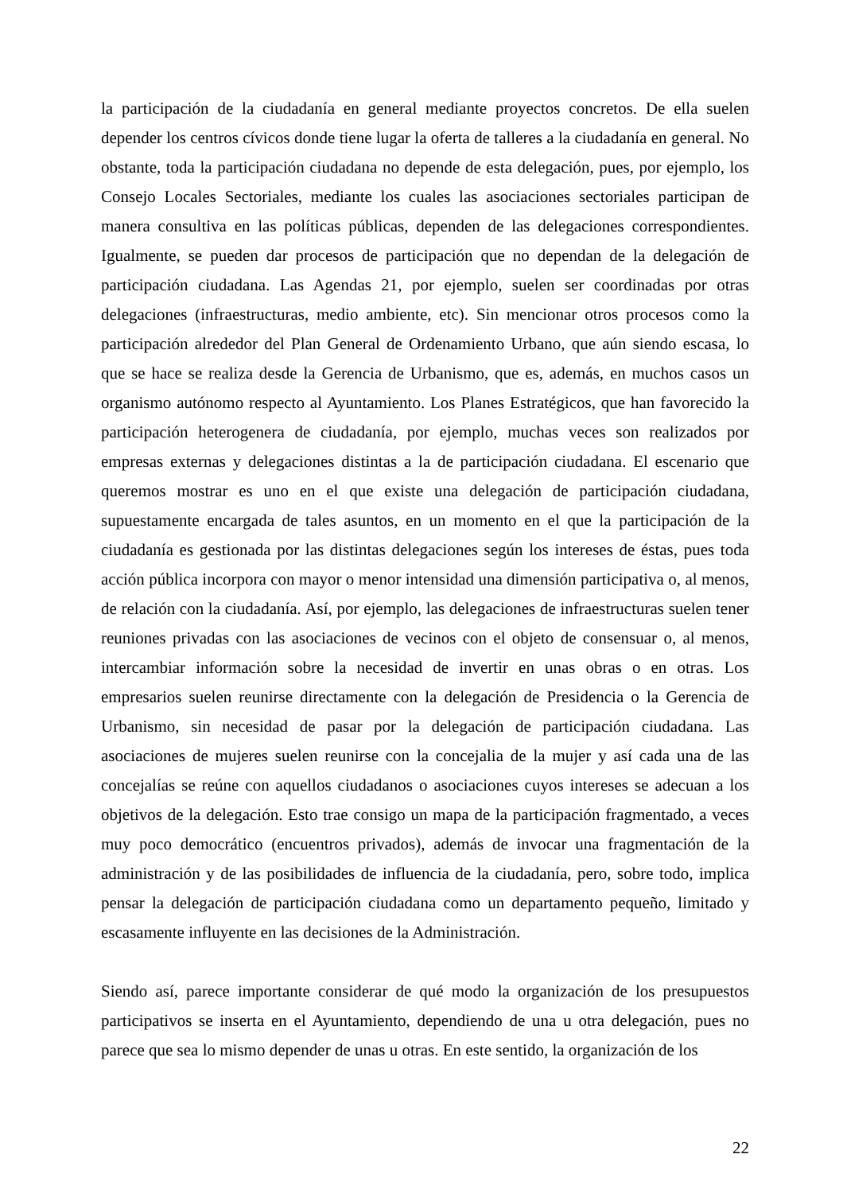la participación de la ciudadanía en general mediante proyectos concretos. De ella suelen depender los centros cívicos donde tiene lugar la oferta de talleres a la ciudadanía en general. No obstante, toda la participación ciudadana no depende de esta delegación, pues, por ejemplo, los Consejo Locales Sectoriales, mediante los cuales las asociaciones sectoriales participan de manera consultiva en las políticas públicas, dependen de las delegaciones correspondientes. Igualmente, se pueden dar procesos de participación que no dependan de la delegación de participación ciudadana. Las Agendas 21, por ejemplo, suelen ser coordinadas por otras delegaciones (infraestructuras, medio ambiente, etc). Sin mencionar otros procesos como la participación alrededor del Plan General de Ordenamiento Urbano, que aún siendo escasa, lo que se hace se realiza desde la Gerencia de Urbanismo, que es, además, en muchos casos un organismo autónomo respecto al Ayuntamiento. Los Planes Estratégicos, que han favorecido la participación heterogenera de ciudadanía, por ejemplo, muchas veces son realizados por empresas externas y delegaciones distintas a la de participación ciudadana. El escenario que queremos mostrar es uno en el que existe una delegación de participación ciudadana, supuestamente encargada de tales asuntos, en un momento en el que la participación de la ciudadanía es gestionada por las distintas delegaciones según los intereses de éstas, pues toda acción pública incorpora con mayor o menor intensidad una dimensión participativa o, al menos, de relación con la ciudadanía. Así, por ejemplo, las delegaciones de infraestructuras suelen tener reuniones privadas con las asociaciones de vecinos con el objeto de consensuar o, al menos, intercambiar información sobre la necesidad de invertir en unas obras o en otras. Los empresarios suelen reunirse directamente con la delegación de Presidencia o la Gerencia de Urbanismo, sin necesidad de pasar por la delegación de participación ciudadana. Las asociaciones de mujeres suelen reunirse con la concejalia de la mujer y así cada una de las concejalías se reúne con aquellos ciudadanos o asociaciones cuyos intereses se adecuan a los objetivos de la delegación. Esto trae consigo un mapa de la participación fragmentado, a veces muy poco democrático (encuentros privados), además de invocar una fragmentación de la administración y de las posibilidades de influencia de la ciudadanía, pero, sobre todo, implica pensar la delegación de participación ciudadana como un departamento pequeño, limitado y escasamente influyente en las decisiones de la Administración.
Siendo así, parece importante considerar de qué modo la organización de los presupuestos participativos se inserta en el Ayuntamiento, dependiendo de una u otra delegación, pues no parece que sea lo mismo depender de unas u otras. En este sentido, la organización de los
22